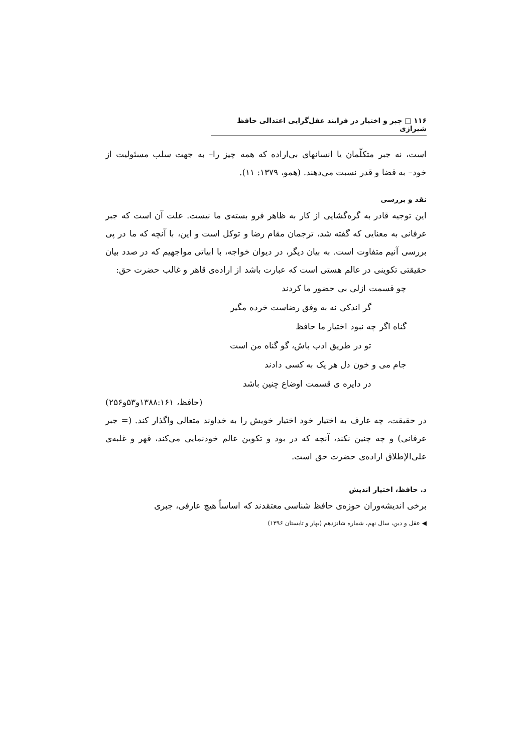۱۱۶ □ جبر و اختیار در فرایند عقل‌گرایی اعتدالی حافظ شیرازی
است، نه جبر متکلّمان یا انسانهای بی‌اراده که همه چیز را– به جهت سلب مسئولیت از خود– به قضا و قدر نسبت می‌دهند. (همو، ۱۳۷۹: ۱۱).
نقد و بررسی
این توجیه قادر به گره‌گشایی از کار به ظاهر فرو بسته‌ی ما نیست. علت آن است که جبر عرفانی به معنایی که گفته شد، ترجمان مقام رضا و توکل است و این، با آنچه که ما در پی بررسی آنیم متفاوت است. به بیان دیگر، در دیوان خواجه، با ابیاتی مواجهیم که در صدد بیان حقیقتی تکوینی در عالم هستی است که عبارت باشد از اراده‌ی قاهر و غالب حضرت حق:
چو قسمت ازلی بی حضور ما کردند
گر اندکی نه به وفق رضاست خرده مگیر
گناه اگر چه نبود اختیار ما حافظ
تو در طریق ادب باش، گو گناه من است
جام می و خون دل هر یک به کسی دادند
در دایره ی قسمت اوضاع چنین باشد
(حافظ، ۱۳۸۸:۱۶۱و۵۳و۲۵۶)
در حقیقت، چه عارف به اختیار خود اختیار خویش را به خداوند متعالی واگذار کند. (= جبر عرفانی) و چه چنین نکند، آنچه که در بود و تکوین عالم خودنمایی می‌کند، قهر و غلبه‌ی علی‌الإطلاق اراده‌ی حضرت حق است.
د. حافظ، اختیار اندیش
برخی اندیشه‌وران حوزه‌ی حافظ شناسی معتقدند که اساساً هیچ عارفی، جبری
◀ عقل و دین، سال نهم، شماره شانزدهم (بهار و تابستان ۱۳۹۶)